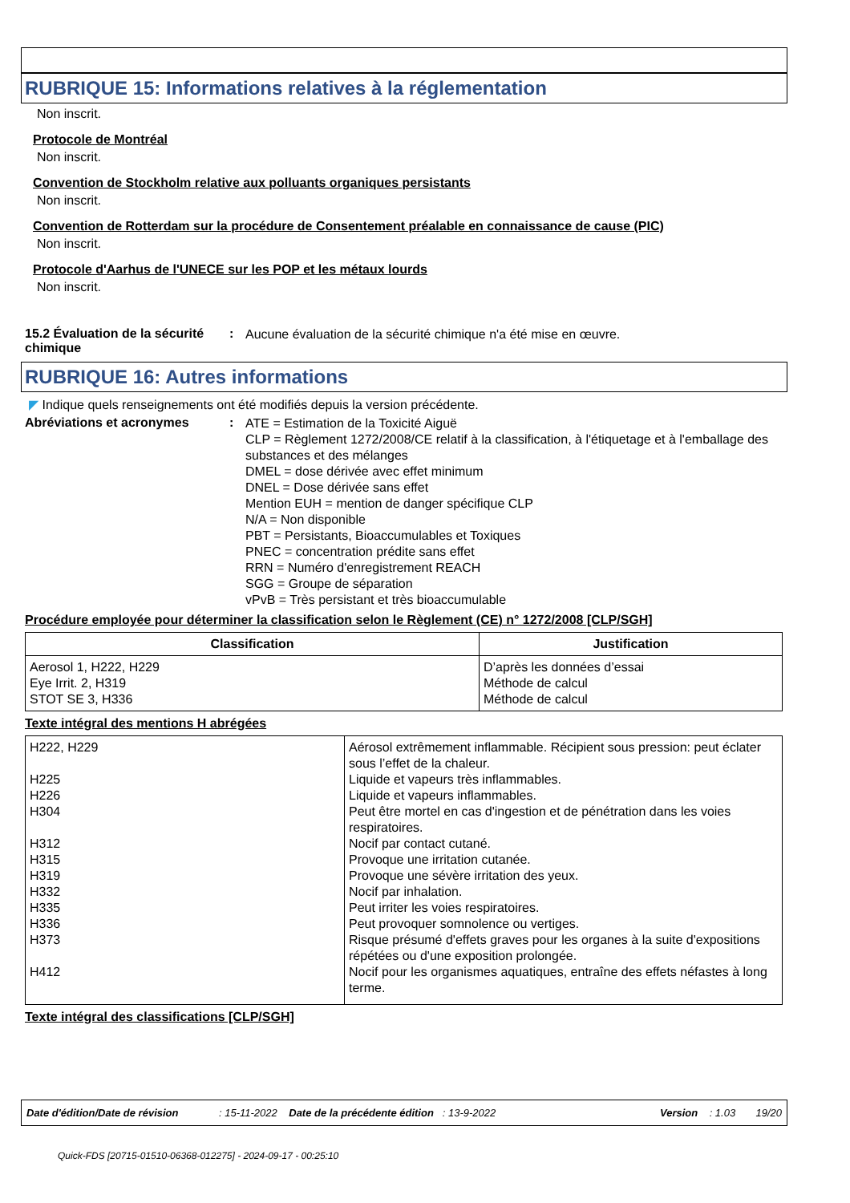RUBRIQUE 15: Informations relatives à la réglementation
Non inscrit.
Protocole de Montréal
Non inscrit.
Convention de Stockholm relative aux polluants organiques persistants
Non inscrit.
Convention de Rotterdam sur la procédure de Consentement préalable en connaissance de cause (PIC)
Non inscrit.
Protocole d'Aarhus de l'UNECE sur les POP et les métaux lourds
Non inscrit.
15.2 Évaluation de la sécurité chimique
:
Aucune évaluation de la sécurité chimique n'a été mise en œuvre.
RUBRIQUE 16: Autres informations
◤ Indique quels renseignements ont été modifiés depuis la version précédente.
Abréviations et acronymes :
ATE = Estimation de la Toxicité Aiguë
CLP = Règlement 1272/2008/CE relatif à la classification, à l'étiquetage et à l'emballage des substances et des mélanges
DMEL = dose dérivée avec effet minimum
DNEL = Dose dérivée sans effet
Mention EUH = mention de danger spécifique CLP
N/A = Non disponible
PBT = Persistants, Bioaccumulables et Toxiques
PNEC = concentration prédite sans effet
RRN = Numéro d'enregistrement REACH
SGG = Groupe de séparation
vPvB = Très persistant et très bioaccumulable
Procédure employée pour déterminer la classification selon le Règlement (CE) n° 1272/2008 [CLP/SGH]
| Classification | Justification |
| --- | --- |
| Aerosol 1, H222, H229 Eye Irrit. 2, H319 STOT SE 3, H336 | D’après les données d’essai Méthode de calcul Méthode de calcul |
Texte intégral des mentions H abrégées
| H222, H229 H225 H226 H304 H312 H315 H319 H332 H335 H336 H373 H412 | Aérosol extrêmement inflammable. Récipient sous pression: peut éclater sous l’effet de la chaleur. Liquide et vapeurs très inflammables. Liquide et vapeurs inflammables. Peut être mortel en cas d'ingestion et de pénétration dans les voies respiratoires. Nocif par contact cutané. Provoque une irritation cutanée. Provoque une sévère irritation des yeux. Nocif par inhalation. Peut irriter les voies respiratoires. Peut provoquer somnolence ou vertiges. Risque présumé d'effets graves pour les organes à la suite d'expositions répétées ou d'une exposition prolongée. Nocif pour les organismes aquatiques, entraîne des effets néfastes à long terme. |
Texte intégral des classifications [CLP/SGH]
Date d'édition/Date de révision : 15-11-2022 Date de la précédente édition : 13-9-2022 Version : 1.03 19/20
Quick-FDS [20715-01510-06368-012275] - 2024-09-17 - 00:25:10